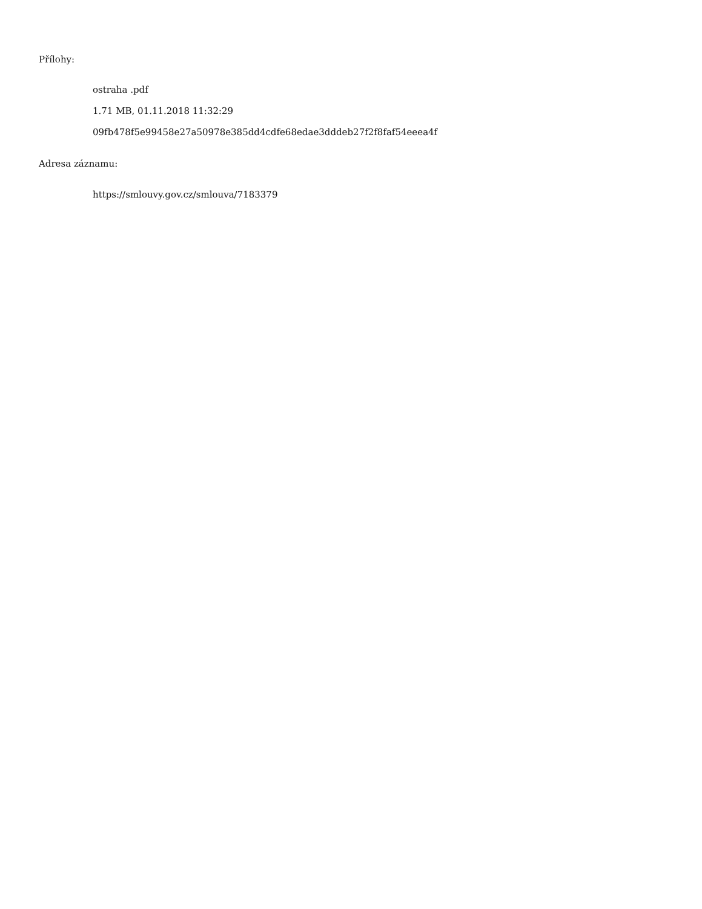Přílohy:
ostraha .pdf
1.71 MB, 01.11.2018 11:32:29
09fb478f5e99458e27a50978e385dd4cdfe68edae3dddeb27f2f8faf54eeea4f
Adresa záznamu:
https://smlouvy.gov.cz/smlouva/7183379